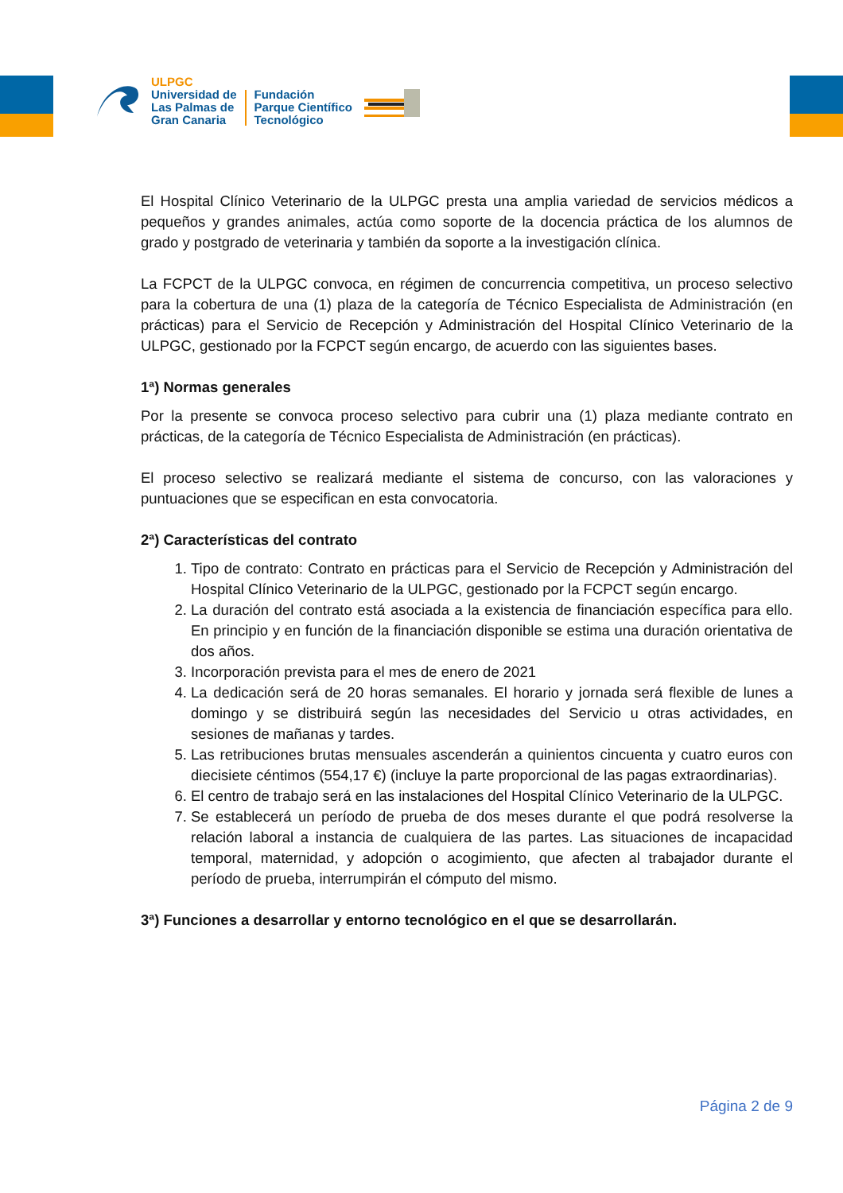ULPGC
Universidad de
Las Palmas de
Gran Canaria
Fundación
Parque Científico
Tecnológico
El Hospital Clínico Veterinario de la ULPGC presta una amplia variedad de servicios médicos a pequeños y grandes animales, actúa como soporte de la docencia práctica de los alumnos de grado y postgrado de veterinaria y también da soporte a la investigación clínica.
La FCPCT de la ULPGC convoca, en régimen de concurrencia competitiva, un proceso selectivo para la cobertura de una (1) plaza de la categoría de Técnico Especialista de Administración (en prácticas) para el Servicio de Recepción y Administración del Hospital Clínico Veterinario de la ULPGC, gestionado por la FCPCT según encargo, de acuerdo con las siguientes bases.
1ª) Normas generales
Por la presente se convoca proceso selectivo para cubrir una (1) plaza mediante contrato en prácticas, de la categoría de Técnico Especialista de Administración (en prácticas).
El proceso selectivo se realizará mediante el sistema de concurso, con las valoraciones y puntuaciones que se especifican en esta convocatoria.
2ª) Características del contrato
1. Tipo de contrato: Contrato en prácticas para el Servicio de Recepción y Administración del Hospital Clínico Veterinario de la ULPGC, gestionado por la FCPCT según encargo.
2. La duración del contrato está asociada a la existencia de financiación específica para ello. En principio y en función de la financiación disponible se estima una duración orientativa de dos años.
3. Incorporación prevista para el mes de enero de 2021
4. La dedicación será de 20 horas semanales. El horario y jornada será flexible de lunes a domingo y se distribuirá según las necesidades del Servicio u otras actividades, en sesiones de mañanas y tardes.
5. Las retribuciones brutas mensuales ascenderán a quinientos cincuenta y cuatro euros con diecisiete céntimos (554,17 €) (incluye la parte proporcional de las pagas extraordinarias).
6. El centro de trabajo será en las instalaciones del Hospital Clínico Veterinario de la ULPGC.
7. Se establecerá un período de prueba de dos meses durante el que podrá resolverse la relación laboral a instancia de cualquiera de las partes. Las situaciones de incapacidad temporal, maternidad, y adopción o acogimiento, que afecten al trabajador durante el período de prueba, interrumpirán el cómputo del mismo.
3ª) Funciones a desarrollar y entorno tecnológico en el que se desarrollarán.
Página 2 de 9